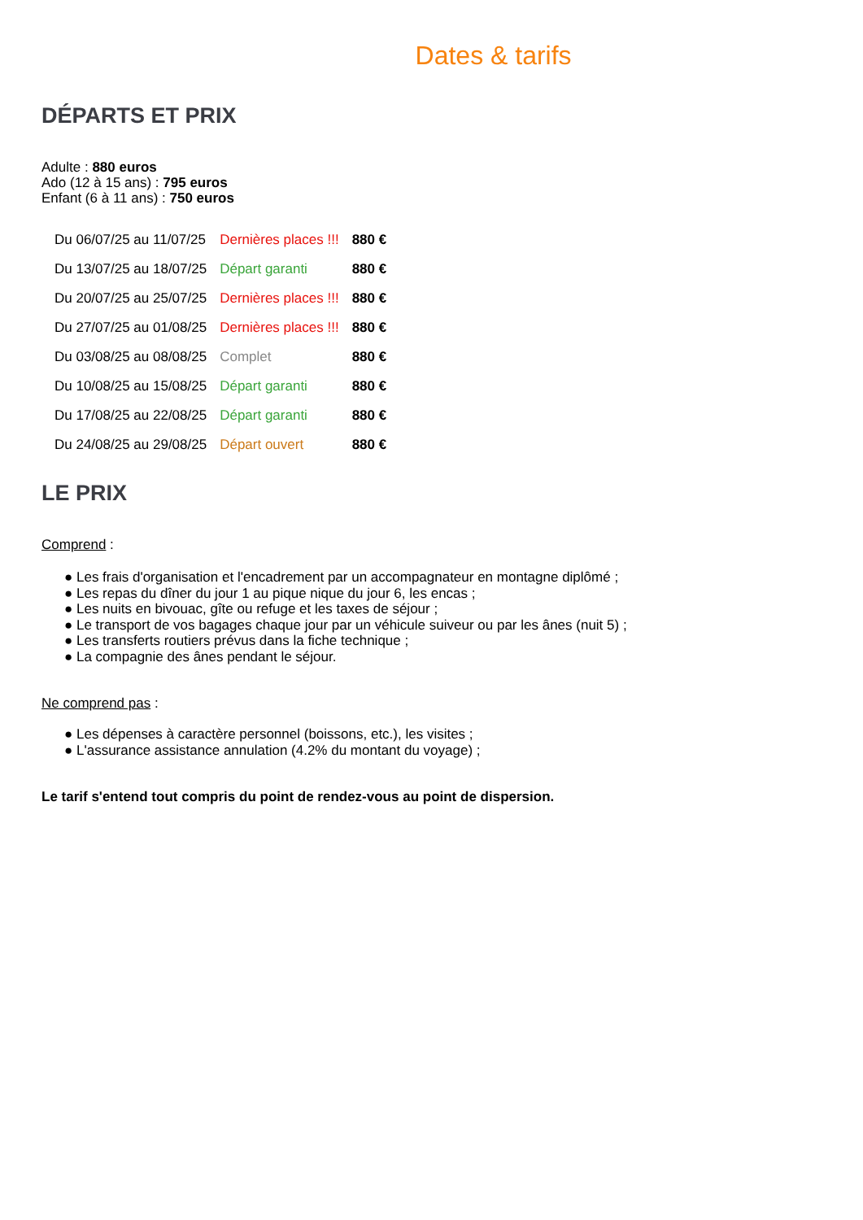Dates & tarifs
DÉPARTS ET PRIX
Adulte : 880 euros
Ado (12 à 15 ans) : 795 euros
Enfant (6 à 11 ans) : 750 euros
| Du 06/07/25 au 11/07/25 | Dernières places !!! | 880 € |
| Du 13/07/25 au 18/07/25 | Départ garanti | 880 € |
| Du 20/07/25 au 25/07/25 | Dernières places !!! | 880 € |
| Du 27/07/25 au 01/08/25 | Dernières places !!! | 880 € |
| Du 03/08/25 au 08/08/25 | Complet | 880 € |
| Du 10/08/25 au 15/08/25 | Départ garanti | 880 € |
| Du 17/08/25 au 22/08/25 | Départ garanti | 880 € |
| Du 24/08/25 au 29/08/25 | Départ ouvert | 880 € |
LE PRIX
Comprend :
● Les frais d'organisation et l'encadrement par un accompagnateur en montagne diplômé ;
● Les repas du dîner du jour 1 au pique nique du jour 6, les encas ;
● Les nuits en bivouac, gîte ou refuge et les taxes de séjour ;
● Le transport de vos bagages chaque jour par un véhicule suiveur ou par les ânes (nuit 5) ;
● Les transferts routiers prévus dans la fiche technique ;
● La compagnie des ânes pendant le séjour.
Ne comprend pas :
● Les dépenses à caractère personnel (boissons, etc.), les visites ;
● L'assurance assistance annulation (4.2% du montant du voyage) ;
Le tarif s'entend tout compris du point de rendez-vous au point de dispersion.